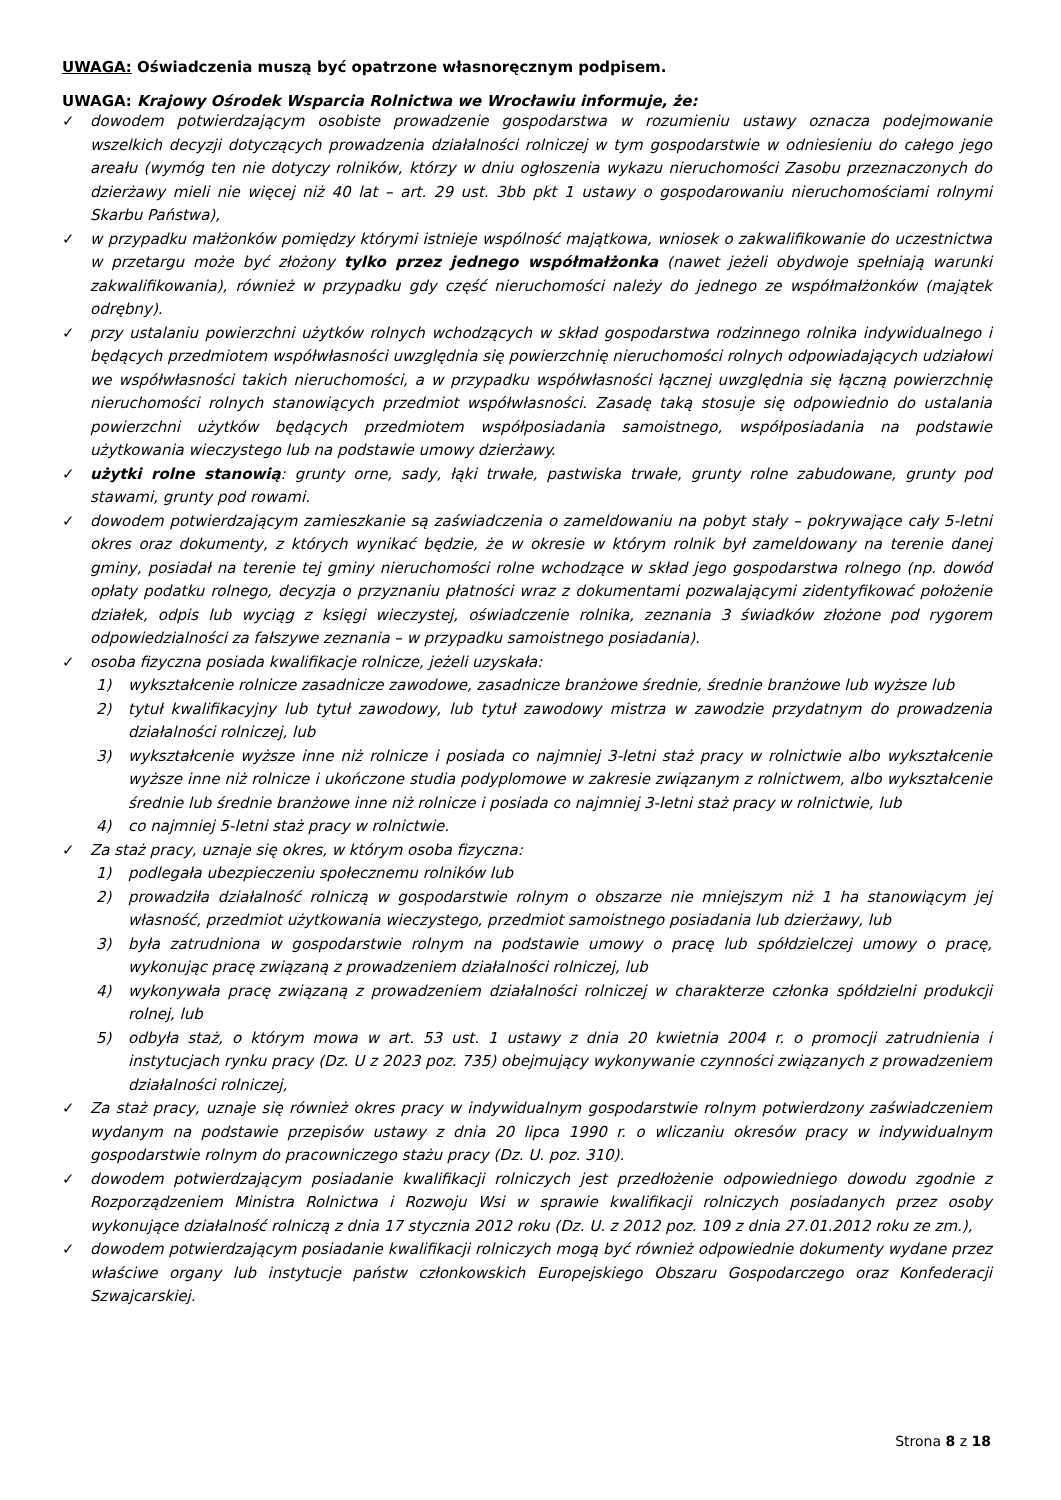UWAGA: Oświadczenia muszą być opatrzone własnoręcznym podpisem.
UWAGA: Krajowy Ośrodek Wsparcia Rolnictwa we Wrocławiu informuje, że:
✓ dowodem potwierdzającym osobiste prowadzenie gospodarstwa w rozumieniu ustawy oznacza podejmowanie wszelkich decyzji dotyczących prowadzenia działalności rolniczej w tym gospodarstwie w odniesieniu do całego jego areału (wymóg ten nie dotyczy rolników, którzy w dniu ogłoszenia wykazu nieruchomości Zasobu przeznaczonych do dzierżawy mieli nie więcej niż 40 lat – art. 29 ust. 3bb pkt 1 ustawy o gospodarowaniu nieruchomościami rolnymi Skarbu Państwa),
✓ w przypadku małżonków pomiędzy którymi istnieje wspólność majątkowa, wniosek o zakwalifikowanie do uczestnictwa w przetargu może być złożony tylko przez jednego współmałżonka (nawet jeżeli obydwoje spełniają warunki zakwalifikowania), również w przypadku gdy część nieruchomości należy do jednego ze współmałżonków (majątek odrębny).
✓ przy ustalaniu powierzchni użytków rolnych wchodzących w skład gospodarstwa rodzinnego rolnika indywidualnego i będących przedmiotem współwłasności uwzględnia się powierzchnię nieruchomości rolnych odpowiadających udziałowi we współwłasności takich nieruchomości, a w przypadku współwłasności łącznej uwzględnia się łączną powierzchnię nieruchomości rolnych stanowiących przedmiot współwłasności. Zasadę taką stosuje się odpowiednio do ustalania powierzchni użytków będących przedmiotem współposiadania samoistnego, współposiadania na podstawie użytkowania wieczystego lub na podstawie umowy dzierżawy.
✓ użytki rolne stanowią: grunty orne, sady, łąki trwałe, pastwiska trwałe, grunty rolne zabudowane, grunty pod stawami, grunty pod rowami.
✓ dowodem potwierdzającym zamieszkanie są zaświadczenia o zameldowaniu na pobyt stały – pokrywające cały 5-letni okres oraz dokumenty, z których wynikać będzie, że w okresie w którym rolnik był zameldowany na terenie danej gminy, posiadał na terenie tej gminy nieruchomości rolne wchodzące w skład jego gospodarstwa rolnego (np. dowód opłaty podatku rolnego, decyzja o przyznaniu płatności wraz z dokumentami pozwalającymi zidentyfikować położenie działek, odpis lub wyciąg z księgi wieczystej, oświadczenie rolnika, zeznania 3 świadków złożone pod rygorem odpowiedzialności za fałszywe zeznania – w przypadku samoistnego posiadania).
✓ osoba fizyczna posiada kwalifikacje rolnicze, jeżeli uzyskała:
1) wykształcenie rolnicze zasadnicze zawodowe, zasadnicze branżowe średnie, średnie branżowe lub wyższe lub
2) tytuł kwalifikacyjny lub tytuł zawodowy, lub tytuł zawodowy mistrza w zawodzie przydatnym do prowadzenia działalności rolniczej, lub
3) wykształcenie wyższe inne niż rolnicze i posiada co najmniej 3-letni staż pracy w rolnictwie albo wykształcenie wyższe inne niż rolnicze i ukończone studia podyplomowe w zakresie związanym z rolnictwem, albo wykształcenie średnie lub średnie branżowe inne niż rolnicze i posiada co najmniej 3-letni staż pracy w rolnictwie, lub
4) co najmniej 5-letni staż pracy w rolnictwie.
✓ Za staż pracy, uznaje się okres, w którym osoba fizyczna:
1) podlegała ubezpieczeniu społecznemu rolników lub
2) prowadziła działalność rolniczą w gospodarstwie rolnym o obszarze nie mniejszym niż 1 ha stanowiącym jej własność, przedmiot użytkowania wieczystego, przedmiot samoistnego posiadania lub dzierżawy, lub
3) była zatrudniona w gospodarstwie rolnym na podstawie umowy o pracę lub spółdzielczej umowy o pracę, wykonując pracę związaną z prowadzeniem działalności rolniczej, lub
4) wykonywała pracę związaną z prowadzeniem działalności rolniczej w charakterze członka spółdzielni produkcji rolnej, lub
5) odbyła staż, o którym mowa w art. 53 ust. 1 ustawy z dnia 20 kwietnia 2004 r. o promocji zatrudnienia i instytucjach rynku pracy (Dz. U z 2023 poz. 735) obejmujący wykonywanie czynności związanych z prowadzeniem działalności rolniczej,
✓ Za staż pracy, uznaje się również okres pracy w indywidualnym gospodarstwie rolnym potwierdzony zaświadczeniem wydanym na podstawie przepisów ustawy z dnia 20 lipca 1990 r. o wliczaniu okresów pracy w indywidualnym gospodarstwie rolnym do pracowniczego stażu pracy (Dz. U. poz. 310).
✓ dowodem potwierdzającym posiadanie kwalifikacji rolniczych jest przedłożenie odpowiedniego dowodu zgodnie z Rozporządzeniem Ministra Rolnictwa i Rozwoju Wsi w sprawie kwalifikacji rolniczych posiadanych przez osoby wykonujące działalność rolniczą z dnia 17 stycznia 2012 roku (Dz. U. z 2012 poz. 109 z dnia 27.01.2012 roku ze zm.),
✓ dowodem potwierdzającym posiadanie kwalifikacji rolniczych mogą być również odpowiednie dokumenty wydane przez właściwe organy lub instytucje państw członkowskich Europejskiego Obszaru Gospodarczego oraz Konfederacji Szwajcarskiej.
Strona 8 z 18